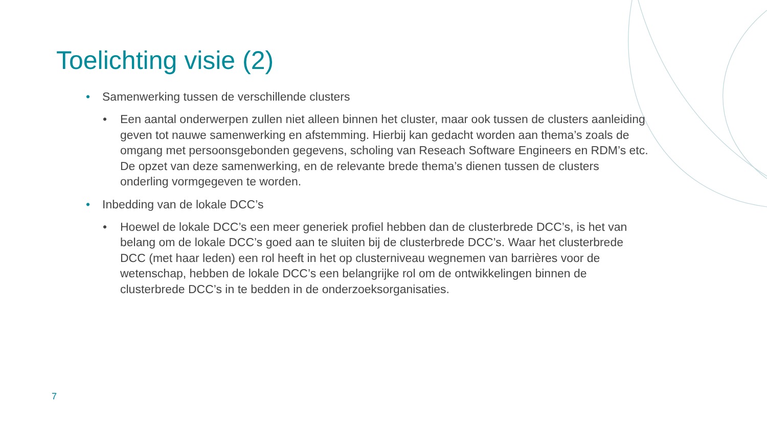Toelichting visie (2)
• Samenwerking tussen de verschillende clusters
• Een aantal onderwerpen zullen niet alleen binnen het cluster, maar ook tussen de clusters aanleiding geven tot nauwe samenwerking en afstemming. Hierbij kan gedacht worden aan thema’s zoals de omgang met persoonsgebonden gegevens, scholing van Reseach Software Engineers en RDM’s etc. De opzet van deze samenwerking, en de relevante brede thema’s dienen tussen de clusters onderling vormgegeven te worden.
• Inbedding van de lokale DCC’s
• Hoewel de lokale DCC’s een meer generiek profiel hebben dan de clusterbrede DCC’s, is het van belang om de lokale DCC’s goed aan te sluiten bij de clusterbrede DCC’s. Waar het clusterbrede DCC (met haar leden) een rol heeft in het op clusterniveau wegnemen van barrières voor de wetenschap, hebben de lokale DCC’s een belangrijke rol om de ontwikkelingen binnen de clusterbrede DCC’s in te bedden in de onderzoeksorganisaties.
7